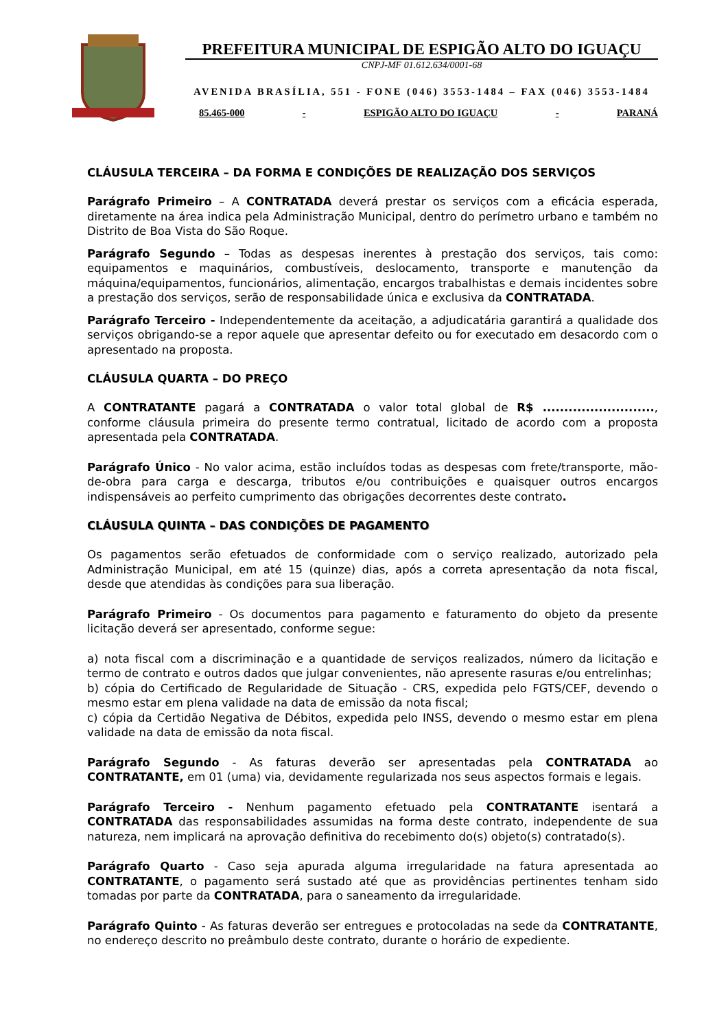PREFEITURA MUNICIPAL DE ESPIGÃO ALTO DO IGUAÇU
CNPJ-MF 01.612.634/0001-68
AVENIDA BRASÍLIA, 551 - FONE (046) 3553-1484 – FAX (046) 3553-1484
85.465-000 - ESPIGÃO ALTO DO IGUAÇU - PARANÁ
CLÁUSULA TERCEIRA – DA FORMA E CONDIÇÕES DE REALIZAÇÃO DOS SERVIÇOS
Parágrafo Primeiro – A CONTRATADA deverá prestar os serviços com a eficácia esperada, diretamente na área indica pela Administração Municipal, dentro do perímetro urbano e também no Distrito de Boa Vista do São Roque.
Parágrafo Segundo – Todas as despesas inerentes à prestação dos serviços, tais como: equipamentos e maquinários, combustíveis, deslocamento, transporte e manutenção da máquina/equipamentos, funcionários, alimentação, encargos trabalhistas e demais incidentes sobre a prestação dos serviços, serão de responsabilidade única e exclusiva da CONTRATADA.
Parágrafo Terceiro - Independentemente da aceitação, a adjudicatária garantirá a qualidade dos serviços obrigando-se a repor aquele que apresentar defeito ou for executado em desacordo com o apresentado na proposta.
CLÁUSULA QUARTA – DO PREÇO
A CONTRATANTE pagará a CONTRATADA o valor total global de R$ .........................., conforme cláusula primeira do presente termo contratual, licitado de acordo com a proposta apresentada pela CONTRATADA.
Parágrafo Único - No valor acima, estão incluídos todas as despesas com frete/transporte, mão-de-obra para carga e descarga, tributos e/ou contribuições e quaisquer outros encargos indispensáveis ao perfeito cumprimento das obrigações decorrentes deste contrato.
CLÁUSULA QUINTA – DAS CONDIÇÕES DE PAGAMENTO
Os pagamentos serão efetuados de conformidade com o serviço realizado, autorizado pela Administração Municipal, em até 15 (quinze) dias, após a correta apresentação da nota fiscal, desde que atendidas às condições para sua liberação.
Parágrafo Primeiro - Os documentos para pagamento e faturamento do objeto da presente licitação deverá ser apresentado, conforme segue:
a) nota fiscal com a discriminação e a quantidade de serviços realizados, número da licitação e termo de contrato e outros dados que julgar convenientes, não apresente rasuras e/ou entrelinhas;
b) cópia do Certificado de Regularidade de Situação - CRS, expedida pelo FGTS/CEF, devendo o mesmo estar em plena validade na data de emissão da nota fiscal;
c) cópia da Certidão Negativa de Débitos, expedida pelo INSS, devendo o mesmo estar em plena validade na data de emissão da nota fiscal.
Parágrafo Segundo - As faturas deverão ser apresentadas pela CONTRATADA ao CONTRATANTE, em 01 (uma) via, devidamente regularizada nos seus aspectos formais e legais.
Parágrafo Terceiro - Nenhum pagamento efetuado pela CONTRATANTE isentará a CONTRATADA das responsabilidades assumidas na forma deste contrato, independente de sua natureza, nem implicará na aprovação definitiva do recebimento do(s) objeto(s) contratado(s).
Parágrafo Quarto - Caso seja apurada alguma irregularidade na fatura apresentada ao CONTRATANTE, o pagamento será sustado até que as providências pertinentes tenham sido tomadas por parte da CONTRATADA, para o saneamento da irregularidade.
Parágrafo Quinto - As faturas deverão ser entregues e protocoladas na sede da CONTRATANTE, no endereço descrito no preâmbulo deste contrato, durante o horário de expediente.